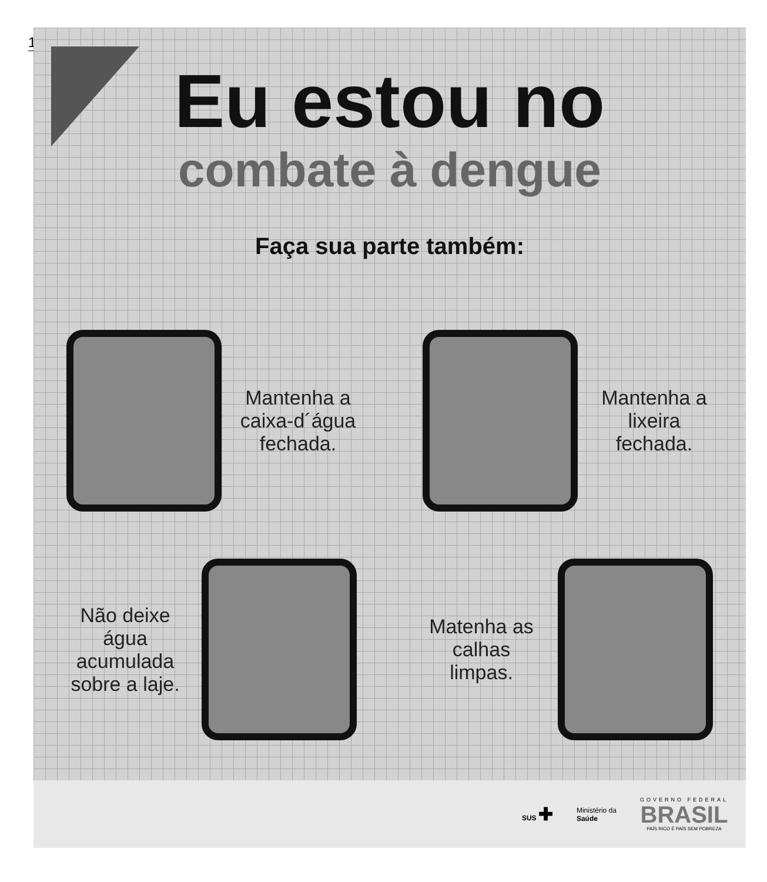1
Eu estou no
combate à dengue
Faça sua parte também:
Mantenha a caixa-d´água fechada.
Mantenha a lixeira fechada.
Não deixe água acumulada sobre a laje.
Matenha as calhas limpas.
SUS ✚
Ministério da
Saúde
GOVERNO FEDERAL
BRASIL
PAÍS RICO É PAÍS SEM POBREZA